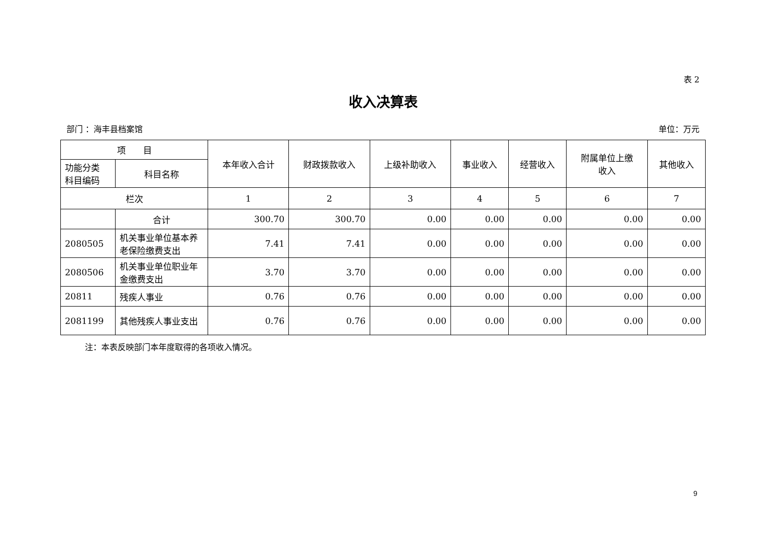表 2
收入决算表
部门 ：海丰县档案馆 单位：万元
| 项 目 | | 本年收入合计 | 财政拨款收入 | 上级补助收入 | 事业收入 | 经营收入 | 附属单位上缴 收入 | 其他收入 |
| --- | --- | --- | --- | --- | --- | --- | --- | --- |
| 功能分类 科目编码 | 科目名称 | | | | | | | |
| 栏次 | | 1 | 2 | 3 | 4 | 5 | 6 | 7 |
| | 合计 | 300.70 | 300.70 | 0.00 | 0.00 | 0.00 | 0.00 | 0.00 |
| 2080505 | 机关事业单位基本养老保险缴费支出 | 7.41 | 7.41 | 0.00 | 0.00 | 0.00 | 0.00 | 0.00 |
| 2080506 | 机关事业单位职业年金缴费支出 | 3.70 | 3.70 | 0.00 | 0.00 | 0.00 | 0.00 | 0.00 |
| 20811 | 残疾人事业 | 0.76 | 0.76 | 0.00 | 0.00 | 0.00 | 0.00 | 0.00 |
| 2081199 | 其他残疾人事业支出 | 0.76 | 0.76 | 0.00 | 0.00 | 0.00 | 0.00 | 0.00 |
注：本表反映部门本年度取得的各项收入情况。
9